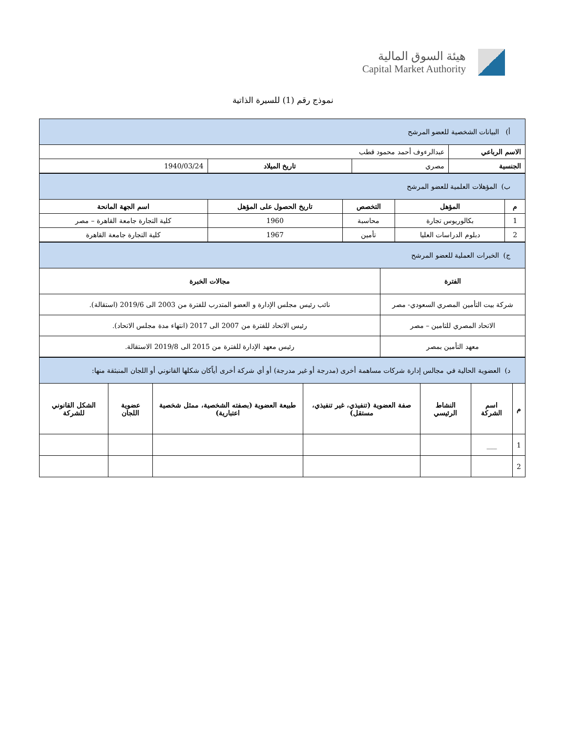هيئة السوق المالية
Capital Market Authority
نموذج رقم (1) للسيرة الذاتية
| أ) البيانات الشخصية للعضو المرشح | | | |
| الاسم الرباعي | عبدالرءوف أحمد محمود قطب | | |
| الجنسية | مصري | تاريخ الميلاد | 1940/03/24 |
| ب) المؤهلات العلمية للعضو المرشح | | | | |
| م | المؤهل | التخصص | تاريخ الحصول على المؤهل | اسم الجهة المانحة |
| 1 | بكالوريوس تجارة | محاسبة | 1960 | كلية التجارة جامعة القاهرة – مصر |
| 2 | دبلوم الدراسات العليا | تأمين | 1967 | كلية التجارة جامعة القاهرة |
| ج) الخبرات العملية للعضو المرشح | |
| الفترة | مجالات الخبرة |
| شركة بيت التأمين المصري السعودي- مصر | نائب رئيس مجلس الإدارة و العضو المتدرب للفترة من 2003 الى 2019/6 (استقالة). |
| الاتحاد المصري للتامين – مصر | رئيس الاتحاد للفترة من 2007 الى 2017 (انتهاء مدة مجلس الاتحاد). |
| معهد التأمين بمصر | رئيس معهد الإدارة للفترة من 2015 الى 2019/8 الاستقالة. |
| د) العضوية الحالية في مجالس إدارة شركات مساهمة أخرى (مدرجة أو غير مدرجة) أو أي شركة أخرى أياًكان شكلها القانوني أو اللجان المنبثقة منها: | | | | | | |
| م | اسم الشركة | النشاط الرئيسي | صفة العضوية (تنفيذي، غير تنفيذي، مستقل) | طبيعة العضوية (بصفته الشخصية، ممثل شخصية اعتبارية) | عضوية اللجان | الشكل القانوني للشركة |
| 1 | ___ | | | | | |
| 2 | | | | | | |